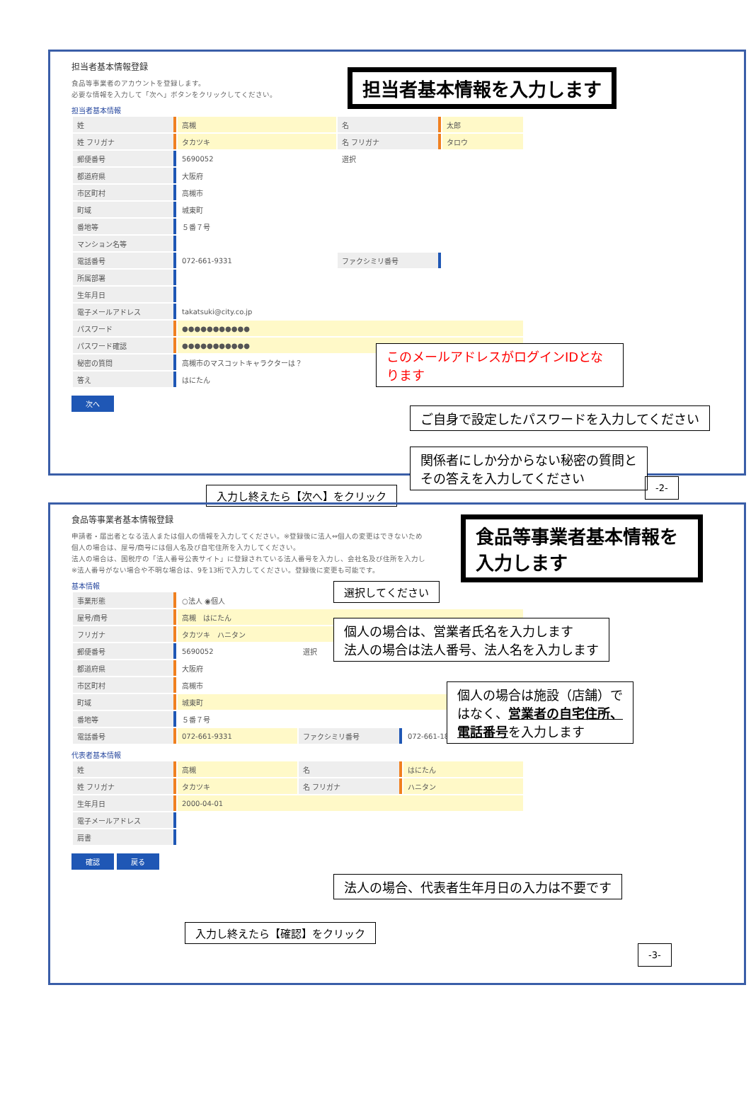担当者基本情報登録
担当者基本情報を入力します
食品等事業者のアカウントを登録します。
必要な情報を入力して「次へ」ボタンをクリックしてください。
担当者基本情報
| 姓 | 高槻 | 名 | 太郎 |
| 姓 フリガナ | タカツキ | 名 フリガナ | タロウ |
| 郵便番号 | 5690052 | 選択 | |
| 都道府県 | 大阪府 | | |
| 市区町村 | 高槻市 | | |
| 町域 | 城東町 | | |
| 番地等 | ５番７号 | | |
| マンション名等 | | | |
| 電話番号 | 072-661-9331 | ファクシミリ番号 | |
| 所属部署 | | | |
| 生年月日 | | | |
| 電子メールアドレス | takatsuki@city.co.jp | | |
| パスワード | ●●●●●●●●●●● | | |
| パスワード確認 | ●●●●●●●●●●● | | |
| 秘密の質問 | 高槻市のマスコットキャラクターは？ | | |
| 答え | はにたん | | |
次へ
このメールアドレスがログインIDとなります
ご自身で設定したパスワードを入力してください
関係者にしか分からない秘密の質問と
その答えを入力してください
入力し終えたら【次へ】をクリック
-2-
食品等事業者基本情報登録
食品等事業者基本情報を入力します
申請者・届出者となる法人または個人の情報を入力してください。※登録後に法人⇔個人の変更はできないため
個人の場合は、屋号/商号には個人名及び自宅住所を入力してください。
法人の場合は、国税庁の「法人番号公表サイト」に登録されている法人番号を入力し、会社名及び住所を入力し
※法人番号がない場合や不明な場合は、9を13桁で入力してください。登録後に変更も可能です。
基本情報
| 事業形態 | ○法人 ◉個人 | | |
| 屋号/商号 | 高槻 はにたん | | |
| フリガナ | タカツキ ハニタン | | |
| 郵便番号 | 5690052 | 選択 | |
| 都道府県 | 大阪府 | | |
| 市区町村 | 高槻市 | | |
| 町域 | 城東町 | | |
| 番地等 | ５番７号 | | |
| 電話番号 | 072-661-9331 | ファクシミリ番号 | 072-661-1800 |
代表者基本情報
| 姓 | 高槻 | 名 | はにたん |
| 姓 フリガナ | タカツキ | 名 フリガナ | ハニタン |
| 生年月日 | 2000-04-01 | | |
| 電子メールアドレス | | | |
| 肩書 | | | |
確認 戻る
選択してください
個人の場合は、営業者氏名を入力します
法人の場合は法人番号、法人名を入力します
個人の場合は施設（店舗）で
はなく、営業者の自宅住所、
電話番号を入力します
法人の場合、代表者生年月日の入力は不要です
入力し終えたら【確認】をクリック
-3-